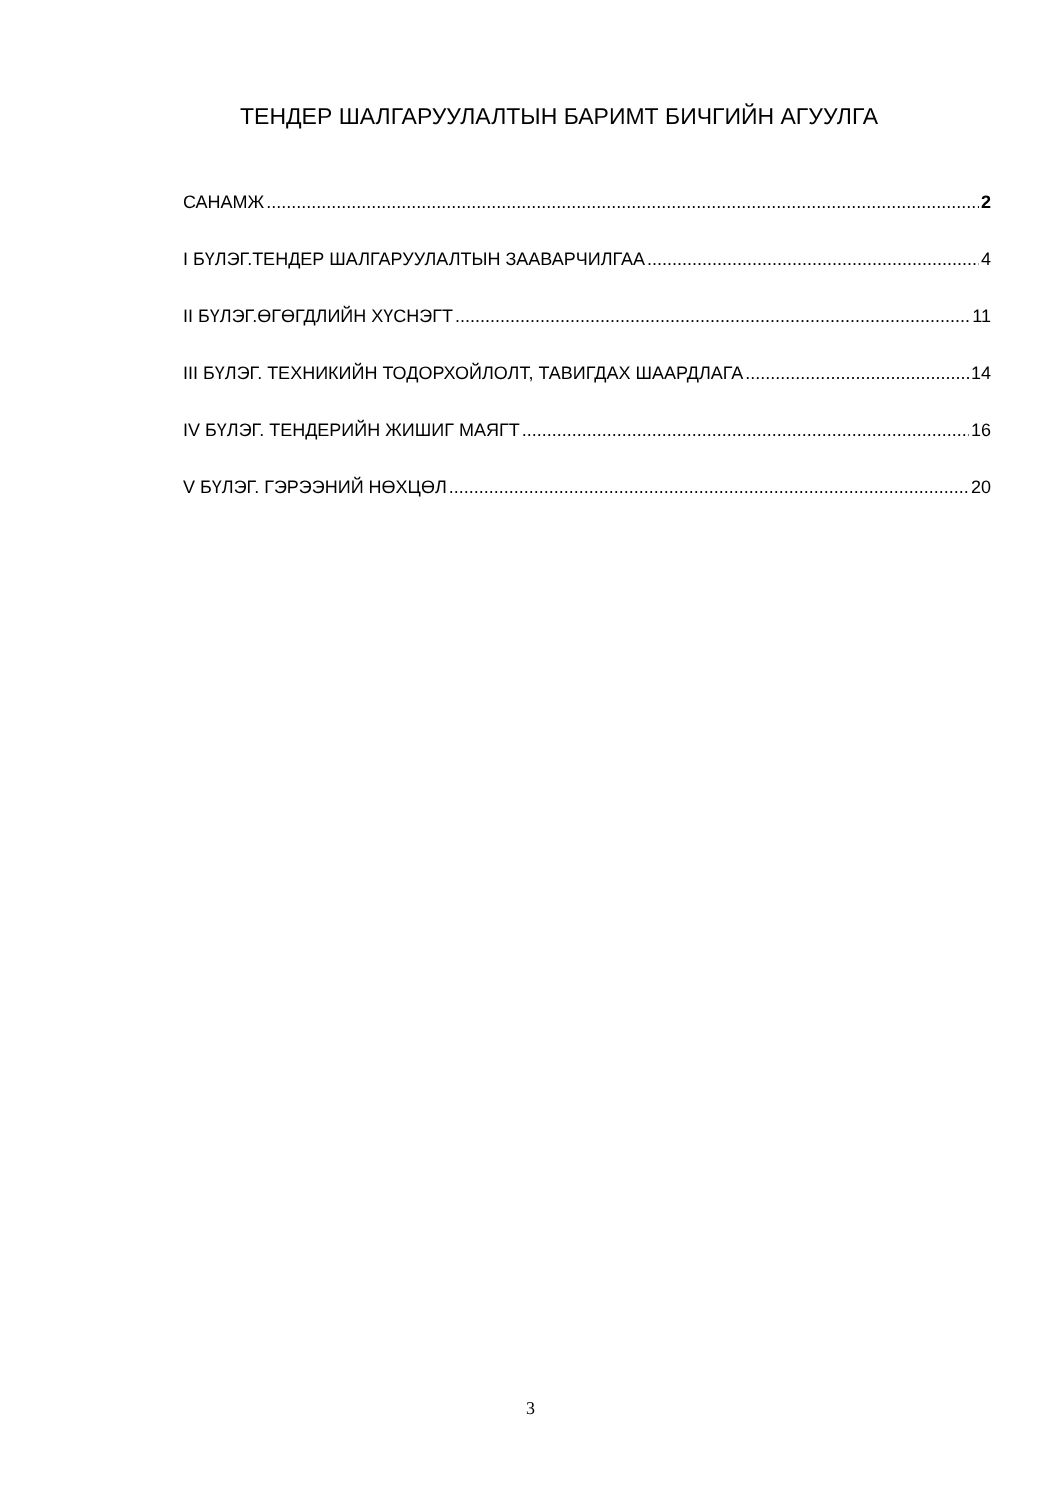ТЕНДЕР ШАЛГАРУУЛАЛТЫН БАРИМТ БИЧГИЙН АГУУЛГА
САНАМЖ 2
I БҮЛЭГ.ТЕНДЕР ШАЛГАРУУЛАЛТЫН ЗААВАРЧИЛГАА 4
II БҮЛЭГ.ӨГӨГДЛИЙН ХҮСНЭГТ 11
III БҮЛЭГ. ТЕХНИКИЙН ТОДОРХОЙЛОЛТ, ТАВИГДАХ ШААРДЛАГА 14
IV БҮЛЭГ. ТЕНДЕРИЙН ЖИШИГ МАЯГТ 16
V БҮЛЭГ. ГЭРЭЭНИЙ НӨХЦӨЛ 20
3